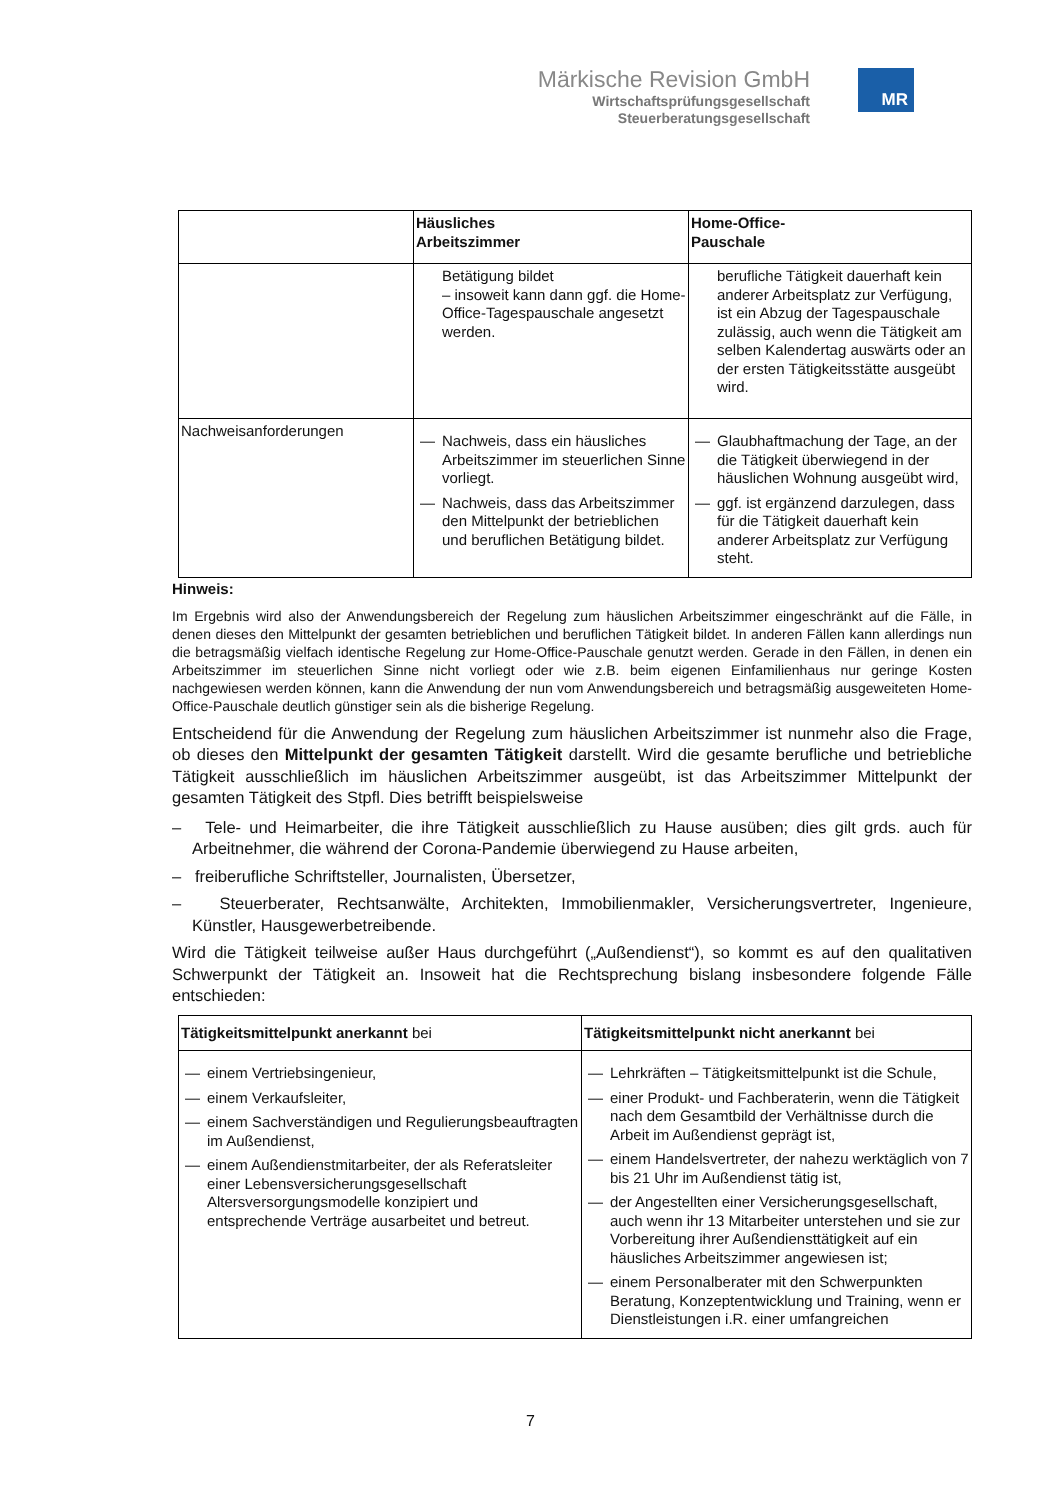Märkische Revision GmbH
Wirtschaftsprüfungsgesellschaft
Steuerberatungsgesellschaft
MR
| | Häusliches Arbeitszimmer | Home-Office- Pauschale |
| --- | --- | --- |
| | Betätigung bildet – insoweit kann dann ggf. die Home-Office-Tagespauschale angesetzt werden. | berufliche Tätigkeit dauerhaft kein anderer Arbeitsplatz zur Verfügung, ist ein Abzug der Tagespauschale zulässig, auch wenn die Tätigkeit am selben Kalendertag auswärts oder an der ersten Tätigkeitsstätte ausgeübt wird. |
| Nachweisanforderungen | — Nachweis, dass ein häusliches Arbeitszimmer im steuerlichen Sinne vorliegt. — Nachweis, dass das Arbeitszimmer den Mittelpunkt der betrieblichen und beruflichen Betätigung bildet. | — Glaubhaftmachung der Tage, an der die Tätigkeit überwiegend in der häuslichen Wohnung ausgeübt wird, — ggf. ist ergänzend darzulegen, dass für die Tätigkeit dauerhaft kein anderer Arbeitsplatz zur Verfügung steht. |
Hinweis:
Im Ergebnis wird also der Anwendungsbereich der Regelung zum häuslichen Arbeitszimmer eingeschränkt auf die Fälle, in denen dieses den Mittelpunkt der gesamten betrieblichen und beruflichen Tätigkeit bildet. In anderen Fällen kann allerdings nun die betragsmäßig vielfach identische Regelung zur Home-Office-Pauschale genutzt werden. Gerade in den Fällen, in denen ein Arbeitszimmer im steuerlichen Sinne nicht vorliegt oder wie z.B. beim eigenen Einfamilienhaus nur geringe Kosten nachgewiesen werden können, kann die Anwendung der nun vom Anwendungsbereich und betragsmäßig ausgeweiteten Home-Office-Pauschale deutlich günstiger sein als die bisherige Regelung.
Entscheidend für die Anwendung der Regelung zum häuslichen Arbeitszimmer ist nunmehr also die Frage, ob dieses den Mittelpunkt der gesamten Tätigkeit darstellt. Wird die gesamte berufliche und betriebliche Tätigkeit ausschließlich im häuslichen Arbeitszimmer ausgeübt, ist das Arbeitszimmer Mittelpunkt der gesamten Tätigkeit des Stpfl. Dies betrifft beispielsweise
– Tele- und Heimarbeiter, die ihre Tätigkeit ausschließlich zu Hause ausüben; dies gilt grds. auch für Arbeitnehmer, die während der Corona-Pandemie überwiegend zu Hause arbeiten,
– freiberufliche Schriftsteller, Journalisten, Übersetzer,
– Steuerberater, Rechtsanwälte, Architekten, Immobilienmakler, Versicherungsvertreter, Ingenieure, Künstler, Hausgewerbetreibende.
Wird die Tätigkeit teilweise außer Haus durchgeführt („Außendienst“), so kommt es auf den qualitativen Schwerpunkt der Tätigkeit an. Insoweit hat die Rechtsprechung bislang insbesondere folgende Fälle entschieden:
| Tätigkeitsmittelpunkt anerkannt bei | Tätigkeitsmittelpunkt nicht anerkannt bei |
| — einem Vertriebsingenieur, — einem Verkaufsleiter, — einem Sachverständigen und Regulierungsbeauftragten im Außendienst, — einem Außendienstmitarbeiter, der als Referatsleiter einer Lebensversicherungsgesellschaft Altersversorgungsmodelle konzipiert und entsprechende Verträge ausarbeitet und betreut. | — Lehrkräften – Tätigkeitsmittelpunkt ist die Schule, — einer Produkt- und Fachberaterin, wenn die Tätigkeit nach dem Gesamtbild der Verhältnisse durch die Arbeit im Außendienst geprägt ist, — einem Handelsvertreter, der nahezu werktäglich von 7 bis 21 Uhr im Außendienst tätig ist, — der Angestellten einer Versicherungsgesellschaft, auch wenn ihr 13 Mitarbeiter unterstehen und sie zur Vorbereitung ihrer Außendiensttätigkeit auf ein häusliches Arbeitszimmer angewiesen ist; — einem Personalberater mit den Schwerpunkten Beratung, Konzeptentwicklung und Training, wenn er Dienstleistungen i.R. einer umfangreichen |
7